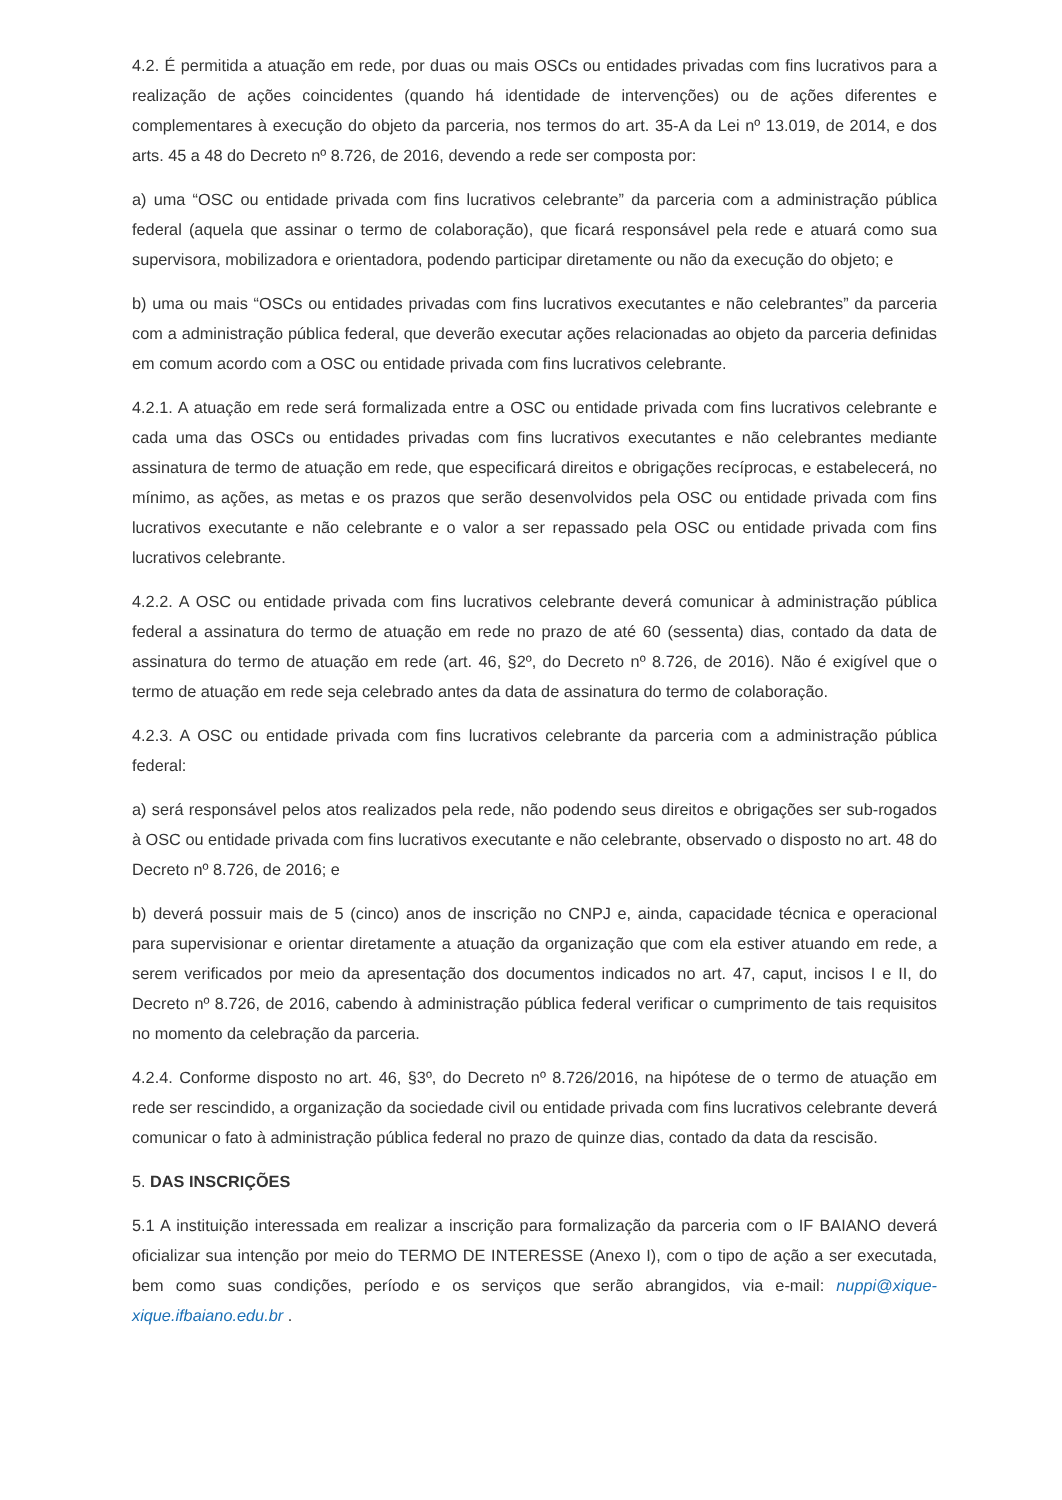4.2. É permitida a atuação em rede, por duas ou mais OSCs ou entidades privadas com fins lucrativos para a realização de ações coincidentes (quando há identidade de intervenções) ou de ações diferentes e complementares à execução do objeto da parceria, nos termos do art. 35-A da Lei nº 13.019, de 2014, e dos arts. 45 a 48 do Decreto nº 8.726, de 2016, devendo a rede ser composta por:
a) uma “OSC ou entidade privada com fins lucrativos celebrante” da parceria com a administração pública federal (aquela que assinar o termo de colaboração), que ficará responsável pela rede e atuará como sua supervisora, mobilizadora e orientadora, podendo participar diretamente ou não da execução do objeto; e
b) uma ou mais “OSCs ou entidades privadas com fins lucrativos executantes e não celebrantes” da parceria com a administração pública federal, que deverão executar ações relacionadas ao objeto da parceria definidas em comum acordo com a OSC ou entidade privada com fins lucrativos celebrante.
4.2.1. A atuação em rede será formalizada entre a OSC ou entidade privada com fins lucrativos celebrante e cada uma das OSCs ou entidades privadas com fins lucrativos executantes e não celebrantes mediante assinatura de termo de atuação em rede, que especificará direitos e obrigações recíprocas, e estabelecerá, no mínimo, as ações, as metas e os prazos que serão desenvolvidos pela OSC ou entidade privada com fins lucrativos executante e não celebrante e o valor a ser repassado pela OSC ou entidade privada com fins lucrativos celebrante.
4.2.2. A OSC ou entidade privada com fins lucrativos celebrante deverá comunicar à administração pública federal a assinatura do termo de atuação em rede no prazo de até 60 (sessenta) dias, contado da data de assinatura do termo de atuação em rede (art. 46, §2º, do Decreto nº 8.726, de 2016). Não é exigível que o termo de atuação em rede seja celebrado antes da data de assinatura do termo de colaboração.
4.2.3. A OSC ou entidade privada com fins lucrativos celebrante da parceria com a administração pública federal:
a) será responsável pelos atos realizados pela rede, não podendo seus direitos e obrigações ser sub-rogados à OSC ou entidade privada com fins lucrativos executante e não celebrante, observado o disposto no art. 48 do Decreto nº 8.726, de 2016; e
b) deverá possuir mais de 5 (cinco) anos de inscrição no CNPJ e, ainda, capacidade técnica e operacional para supervisionar e orientar diretamente a atuação da organização que com ela estiver atuando em rede, a serem verificados por meio da apresentação dos documentos indicados no art. 47, caput, incisos I e II, do Decreto nº 8.726, de 2016, cabendo à administração pública federal verificar o cumprimento de tais requisitos no momento da celebração da parceria.
4.2.4. Conforme disposto no art. 46, §3º, do Decreto nº 8.726/2016, na hipótese de o termo de atuação em rede ser rescindido, a organização da sociedade civil ou entidade privada com fins lucrativos celebrante deverá comunicar o fato à administração pública federal no prazo de quinze dias, contado da data da rescisão.
5. DAS INSCRIÇÕES
5.1 A instituição interessada em realizar a inscrição para formalização da parceria com o IF BAIANO deverá oficializar sua intenção por meio do TERMO DE INTERESSE (Anexo I), com o tipo de ação a ser executada, bem como suas condições, período e os serviços que serão abrangidos, via e-mail: nuppi@xique-xique.ifbaiano.edu.br .